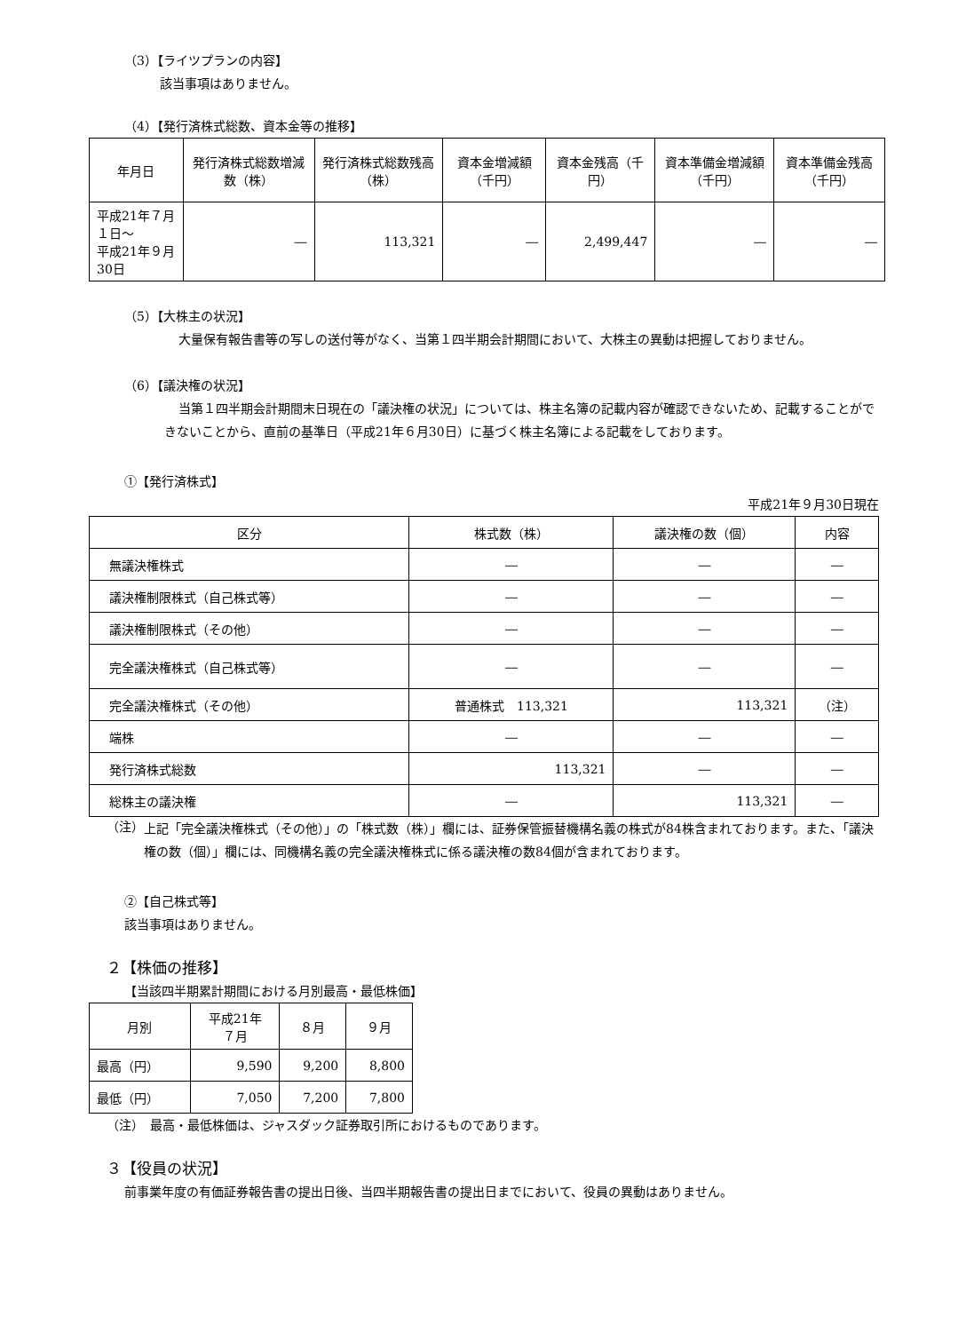（3）【ライツプランの内容】
該当事項はありません。
（4）【発行済株式総数、資本金等の推移】
| 年月日 | 発行済株式総数増減数（株） | 発行済株式総数残高（株） | 資本金増減額（千円） | 資本金残高（千円） | 資本準備金増減額（千円） | 資本準備金残高（千円） |
| --- | --- | --- | --- | --- | --- | --- |
| 平成21年７月１日～ 平成21年９月30日 | ― | 113,321 | ― | 2,499,447 | ― | ― |
（5）【大株主の状況】
大量保有報告書等の写しの送付等がなく、当第１四半期会計期間において、大株主の異動は把握しておりません。
（6）【議決権の状況】
当第１四半期会計期間末日現在の「議決権の状況」については、株主名簿の記載内容が確認できないため、記載することができないことから、直前の基準日（平成21年６月30日）に基づく株主名簿による記載をしております。
①【発行済株式】
平成21年９月30日現在
| 区分 | 株式数（株） | 議決権の数（個） | 内容 |
| --- | --- | --- | --- |
| 無議決権株式 | ― | ― | ― |
| 議決権制限株式（自己株式等） | ― | ― | ― |
| 議決権制限株式（その他） | ― | ― | ― |
| 完全議決権株式（自己株式等） | ― | ― | ― |
| 完全議決権株式（その他） | 普通株式 113,321 | 113,321 | （注） |
| 端株 | ― | ― | ― |
| 発行済株式総数 | 113,321 | ― | ― |
| 総株主の議決権 | ― | 113,321 | ― |
（注）
上記「完全議決権株式（その他）」の「株式数（株）」欄には、証券保管振替機構名義の株式が84株含まれております。また、「議決権の数（個）」欄には、同機構名義の完全議決権株式に係る議決権の数84個が含まれております。
②【自己株式等】
該当事項はありません。
２【株価の推移】
【当該四半期累計期間における月別最高・最低株価】
| 月別 | 平成21年 ７月 | ８月 | ９月 |
| --- | --- | --- | --- |
| 最高（円） | 9,590 | 9,200 | 8,800 |
| 最低（円） | 7,050 | 7,200 | 7,800 |
（注）　最高・最低株価は、ジャスダック証券取引所におけるものであります。
３【役員の状況】
前事業年度の有価証券報告書の提出日後、当四半期報告書の提出日までにおいて、役員の異動はありません。